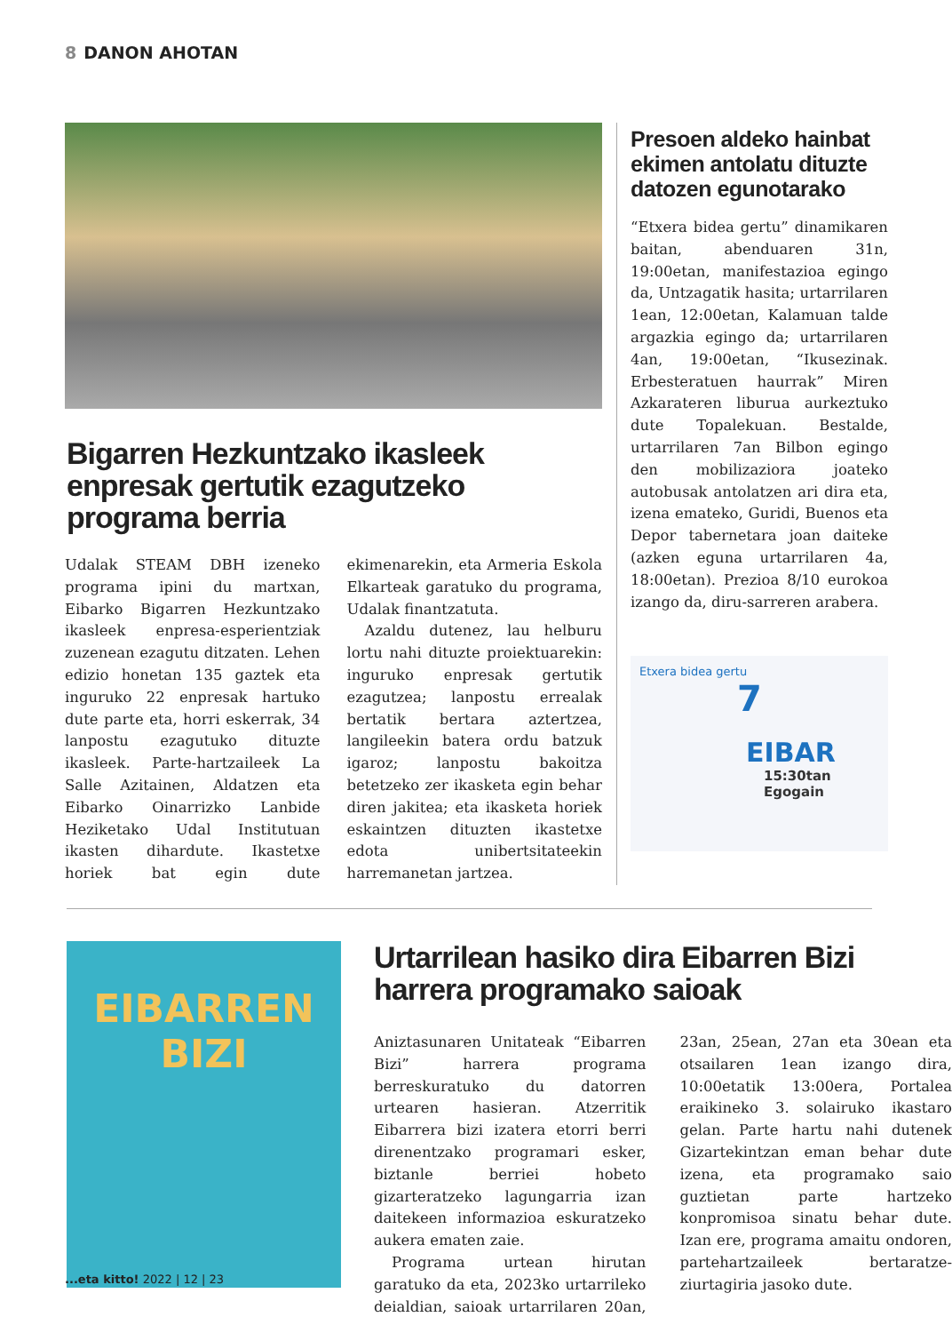8 DANON AHOTAN
Bigarren Hezkuntzako ikasleek enpresak gertutik ezagutzeko programa berria
Udalak STEAM DBH izeneko programa ipini du martxan, Eibarko Bigarren Hezkuntzako ikasleek enpresa-esperientziak zuzenean ezagutu ditzaten. Lehen edizio honetan 135 gaztek eta inguruko 22 enpresak hartuko dute parte eta, horri eskerrak, 34 lanpostu ezagutuko dituzte ikasleek. Parte-hartzaileek La Salle Azitainen, Aldatzen eta Eibarko Oinarrizko Lanbide Heziketako Udal Institutuan ikasten dihardute. Ikastetxe horiek bat egin dute ekimenarekin, eta Armeria Eskola Elkarteak garatuko du programa, Udalak finantzatuta.
Azaldu dutenez, lau helburu lortu nahi dituzte proiektuarekin: inguruko enpresak gertutik ezagutzea; lanpostu errealak bertatik bertara aztertzea, langileekin batera ordu batzuk igaroz; lanpostu bakoitza betetzeko zer ikasketa egin behar diren jakitea; eta ikasketa horiek eskaintzen dituzten ikastetxe edota unibertsitateekin harremanetan jartzea.
Presoen aldeko hainbat ekimen antolatu dituzte datozen egunotarako
“Etxera bidea gertu” dinamikaren baitan, abenduaren 31n, 19:00etan, manifestazioa egingo da, Untzagatik hasita; urtarrilaren 1ean, 12:00etan, Kalamuan talde argazkia egingo da; urtarrilaren 4an, 19:00etan, “Ikusezinak. Erbesteratuen haurrak” Miren Azkarateren liburua aurkeztuko dute Topalekuan. Bestalde, urtarrilaren 7an Bilbon egingo den mobilizaziora joateko autobusak antolatzen ari dira eta, izena emateko, Guridi, Buenos eta Depor tabernetara joan daiteke (azken eguna urtarrilaren 4a, 18:00etan). Prezioa 8/10 eurokoa izango da, diru-sarreren arabera.
Etxera bidea gertu
7
EIBAR
15:30tan
Egogain
EIBARREN
BIZI
Urtarrilean hasiko dira Eibarren Bizi harrera programako saioak
Aniztasunaren Unitateak “Eibarren Bizi” harrera programa berreskuratuko du datorren urtearen hasieran. Atzerritik Eibarrera bizi izatera etorri berri direnentzako programari esker, biztanle berriei hobeto gizarteratzeko lagungarria izan daitekeen informazioa eskuratzeko aukera ematen zaie.
Programa urtean hirutan garatuko da eta, 2023ko urtarrileko deialdian, saioak urtarrilaren 20an, 23an, 25ean, 27an eta 30ean eta otsailaren 1ean izango dira, 10:00etatik 13:00era, Portalea eraikineko 3. solairuko ikastaro gelan. Parte hartu nahi dutenek Gizartekintzan eman behar dute izena, eta programako saio guztietan parte hartzeko konpromisoa sinatu behar dute. Izan ere, programa amaitu ondoren, partehartzaileek bertaratze-ziurtagiria jasoko dute.
...eta kitto! 2022 | 12 | 23